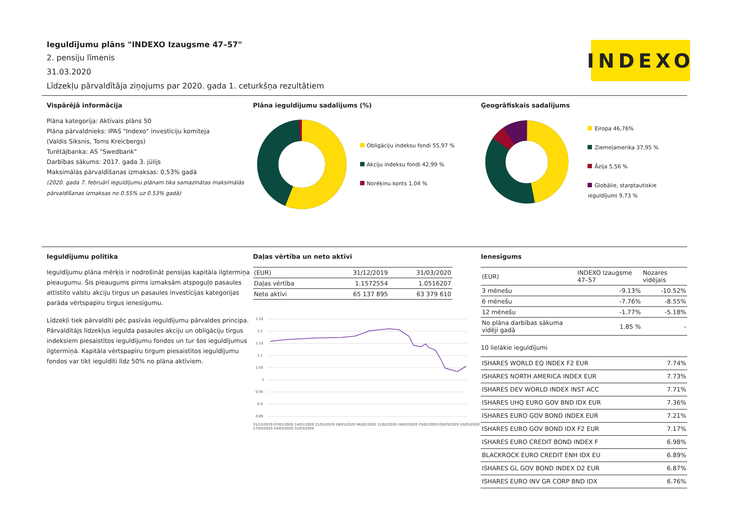Ieguldījumu plāns "INDEXO Izaugsme 47–57"
2. pensiju līmenis
31.03.2020
Līdzekļu pārvaldītāja ziņojums par 2020. gada 1. ceturkšņa rezultātiem
INDEXO
Vispārējā informācija
Plāna kategorija: Aktīvais plāns 50
Plāna pārvaldnieks: IPAS "Indexo" investīciju komiteja
(Valdis Siksnis, Toms Kreicbergs)
Turētājbanka: AS "Swedbank"
Darbības sākums: 2017. gada 3. jūlijs
Maksimālās pārvaldīšanas izmaksas: 0,53% gadā
(2020. gada 7. februārī ieguldījumu plānam tika samazinātas maksimālās pārvaldīšanas izmaksas no 0.55% uz 0.53% gadā)
Plāna ieguldījumu sadalījums (%)
Obligāciju indeksu fondi 55,97 %
Akciju indeksu fondi 42,99 %
Norēķinu konts 1,04 %
Ģeogrāfiskais sadalījums
Eiropa 46,76%
Ziemeļamerika 37,95 %
Āzija 5,56 %
Globālie, starptautiskie
ieguldījumi 9,73 %
Ieguldījumu politika
Ieguldījumu plāna mērķis ir nodrošināt pensijas kapitāla ilgtermiņa pieaugumu. Šis pieaugums pirms izmaksām atspoguļo pasaules attīstīto valstu akciju tirgus un pasaules investīcijas kategorijas parāda vērtspapīru tirgus ienesīgumu.
Līdzekļi tiek pārvaldīti pēc pasīvās ieguldījumu pārvaldes principa. Pārvaldītājs līdzekļus iegulda pasaules akciju un obligāciju tirgus indeksiem piesaistītos ieguldījumu fondos un tur šos ieguldījumus ilgtermiņā. Kapitāla vērtspapīru tirgum piesaistītos ieguldījumu fondos var tikt ieguldīti līdz 50% no plāna aktīviem.
Daļas vērtība un neto aktīvi
| (EUR) | 31/12/2019 | 31/03/2020 |
| --- | --- | --- |
| Daļas vērtība | 1.1572554 | 1.0516207 |
| Neto aktīvi | 65 137 895 | 63 379 610 |
1.25
1.2
1.15
1.1
1.05
1
0.95
0.9
0.85
31/12/2019 07/01/2020 14/01/2020 21/01/2020 28/01/2020 04/02/2020 11/02/2020 18/02/2020 25/02/2020 03/03/2020 10/03/2020 17/03/2020 24/03/2020 31/03/2020
Ienesīgums
| (EUR) | INDEXO Izaugsme 47–57 | Nozares vidējais |
| --- | --- | --- |
| 3 mēnešu | -9.13% | -10.52% |
| 6 mēnešu | -7.76% | -8.55% |
| 12 mēnešu | -1.77% | -5.18% |
| No plāna darbības sākuma vidēji gadā | 1.85 % | - |
10 lielākie ieguldījumi
| ISHARES WORLD EQ INDEX F2 EUR | 7.74% |
| ISHARES NORTH AMERICA INDEX EUR | 7.73% |
| ISHARES DEV WORLD INDEX INST ACC | 7.71% |
| ISHARES UHQ EURO GOV BND IDX EUR | 7.36% |
| ISHARES EURO GOV BOND INDEX EUR | 7.21% |
| ISHARES EURO GOV BOND IDX F2 EUR | 7.17% |
| ISHARES EURO CREDIT BOND INDEX F | 6.98% |
| BLACKROCK EURO CREDIT ENH IDX EU | 6.89% |
| ISHARES GL GOV BOND INDEX D2 EUR | 6.87% |
| ISHARES EURO INV GR CORP BND IDX | 6.76% |